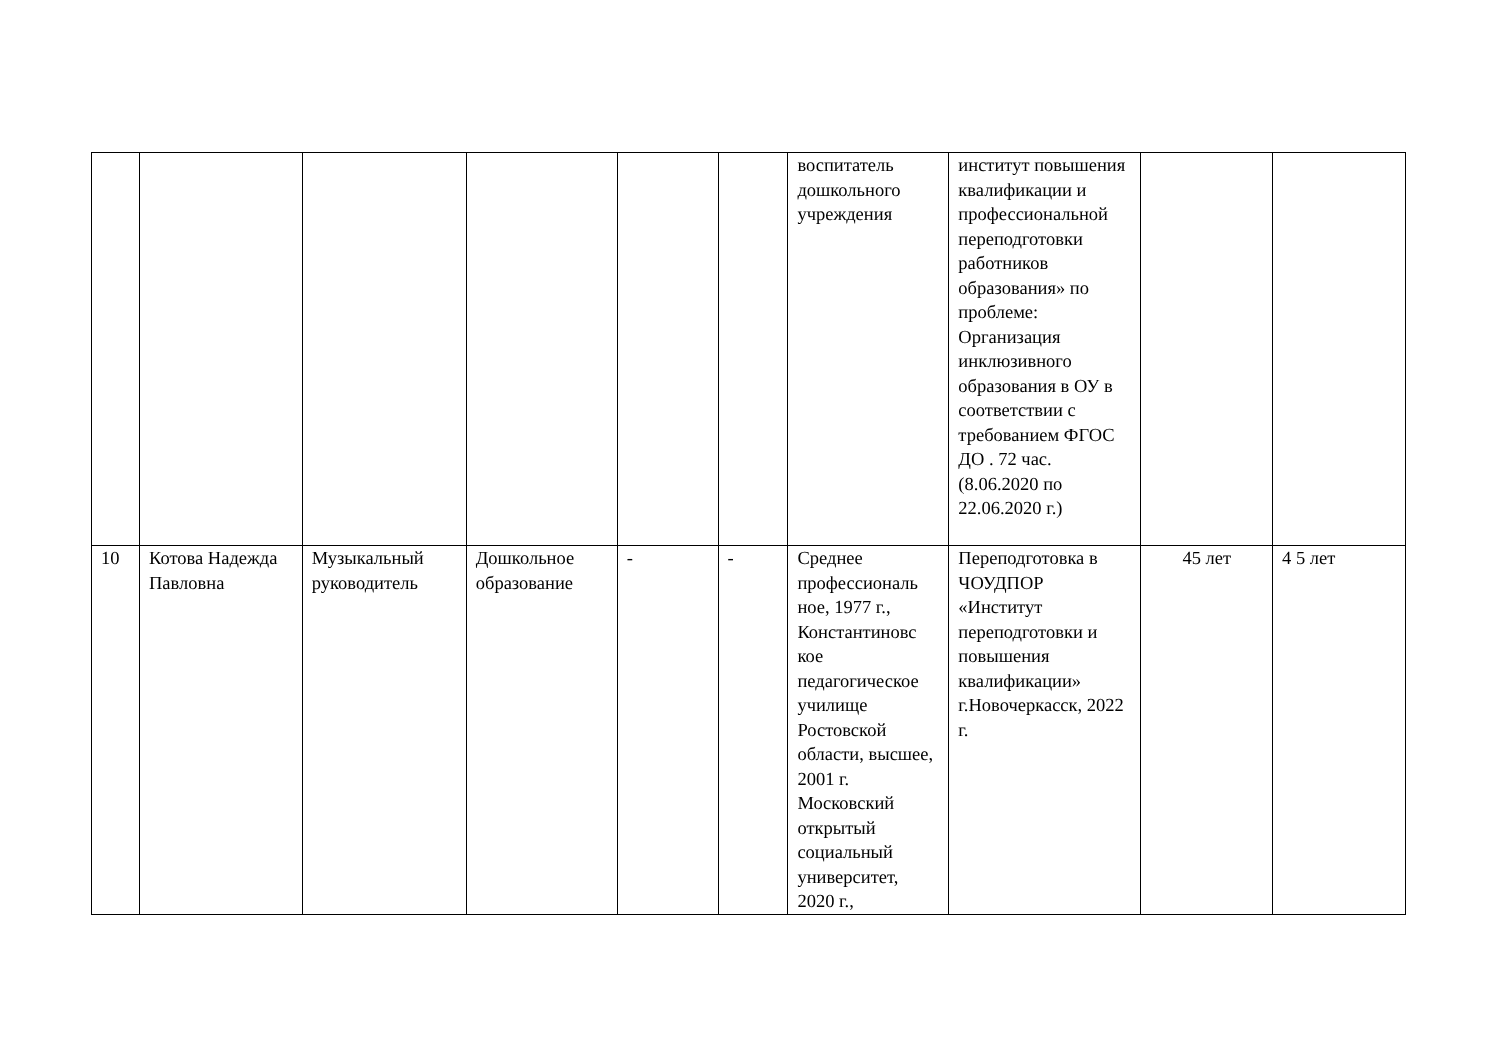| | | | | | | воспитатель дошкольного учреждения | институт повышения квалификации и профессиональной переподготовки работников образования» по проблеме: Организация инклюзивного образования в ОУ в соответствии с требованием ФГОС ДО . 72 час. (8.06.2020 по 22.06.2020 г.) | | |
| 10 | Котова Надежда Павловна | Музыкальный руководитель | Дошкольное образование | - | - | Среднее профессиональ ное, 1977 г., Константиновс кое педагогическое училище Ростовской области, высшее, 2001 г. Московский открытый социальный университет, 2020 г., | Переподготовка в ЧОУДПОР «Институт переподготовки и повышения квалификации» г.Новочеркасск, 2022 г. | 45 лет | 4 5 лет |